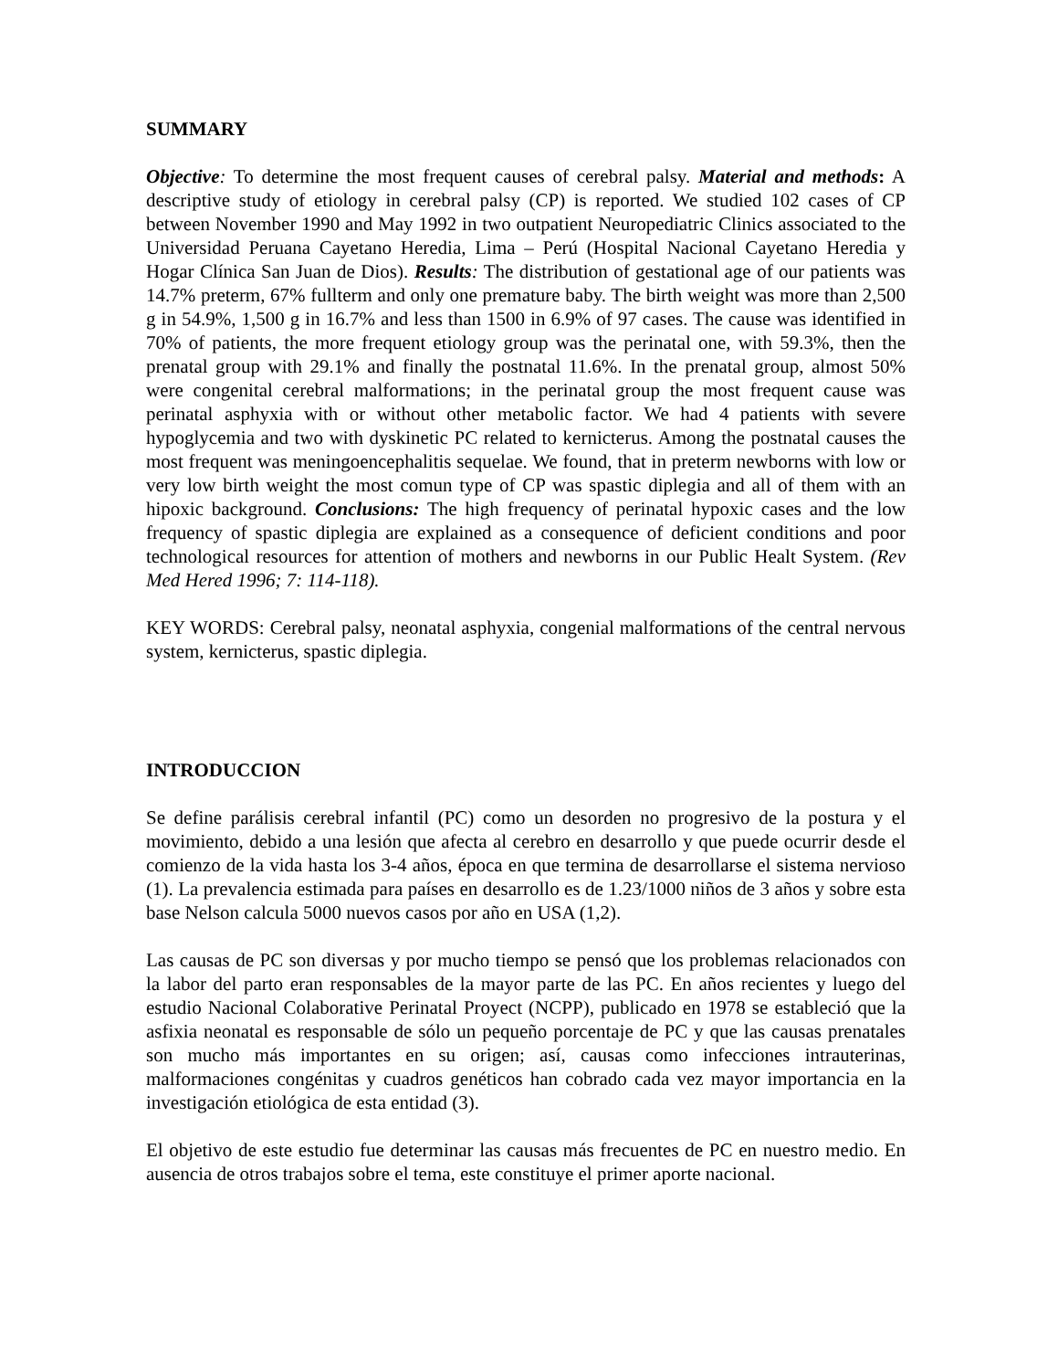SUMMARY
Objective: To determine the most frequent causes of cerebral palsy. Material and methods: A descriptive study of etiology in cerebral palsy (CP) is reported. We studied 102 cases of CP between November 1990 and May 1992 in two outpatient Neuropediatric Clinics associated to the Universidad Peruana Cayetano Heredia, Lima – Perú (Hospital Nacional Cayetano Heredia y Hogar Clínica San Juan de Dios). Results: The distribution of gestational age of our patients was 14.7% preterm, 67% fullterm and only one premature baby. The birth weight was more than 2,500 g in 54.9%, 1,500 g in 16.7% and less than 1500 in 6.9% of 97 cases. The cause was identified in 70% of patients, the more frequent etiology group was the perinatal one, with 59.3%, then the prenatal group with 29.1% and finally the postnatal 11.6%. In the prenatal group, almost 50% were congenital cerebral malformations; in the perinatal group the most frequent cause was perinatal asphyxia with or without other metabolic factor. We had 4 patients with severe hypoglycemia and two with dyskinetic PC related to kernicterus. Among the postnatal causes the most frequent was meningoencephalitis sequelae. We found, that in preterm newborns with low or very low birth weight the most comun type of CP was spastic diplegia and all of them with an hipoxic background. Conclusions: The high frequency of perinatal hypoxic cases and the low frequency of spastic diplegia are explained as a consequence of deficient conditions and poor technological resources for attention of mothers and newborns in our Public Healt System. (Rev Med Hered 1996; 7: 114-118).
KEY WORDS: Cerebral palsy, neonatal asphyxia, congenial malformations of the central nervous system, kernicterus, spastic diplegia.
INTRODUCCION
Se define parálisis cerebral infantil (PC) como un desorden no progresivo de la postura y el movimiento, debido a una lesión que afecta al cerebro en desarrollo y que puede ocurrir desde el comienzo de la vida hasta los 3-4 años, época en que termina de desarrollarse el sistema nervioso (1). La prevalencia estimada para países en desarrollo es de 1.23/1000 niños de 3 años y sobre esta base Nelson calcula 5000 nuevos casos por año en USA (1,2).
Las causas de PC son diversas y por mucho tiempo se pensó que los problemas relacionados con la labor del parto eran responsables de la mayor parte de las PC. En años recientes y luego del estudio Nacional Colaborative Perinatal Proyect (NCPP), publicado en 1978 se estableció que la asfixia neonatal es responsable de sólo un pequeño porcentaje de PC y que las causas prenatales son mucho más importantes en su origen; así, causas como infecciones intrauterinas, malformaciones congénitas y cuadros genéticos han cobrado cada vez mayor importancia en la investigación etiológica de esta entidad (3).
El objetivo de este estudio fue determinar las causas más frecuentes de PC en nuestro medio. En ausencia de otros trabajos sobre el tema, este constituye el primer aporte nacional.